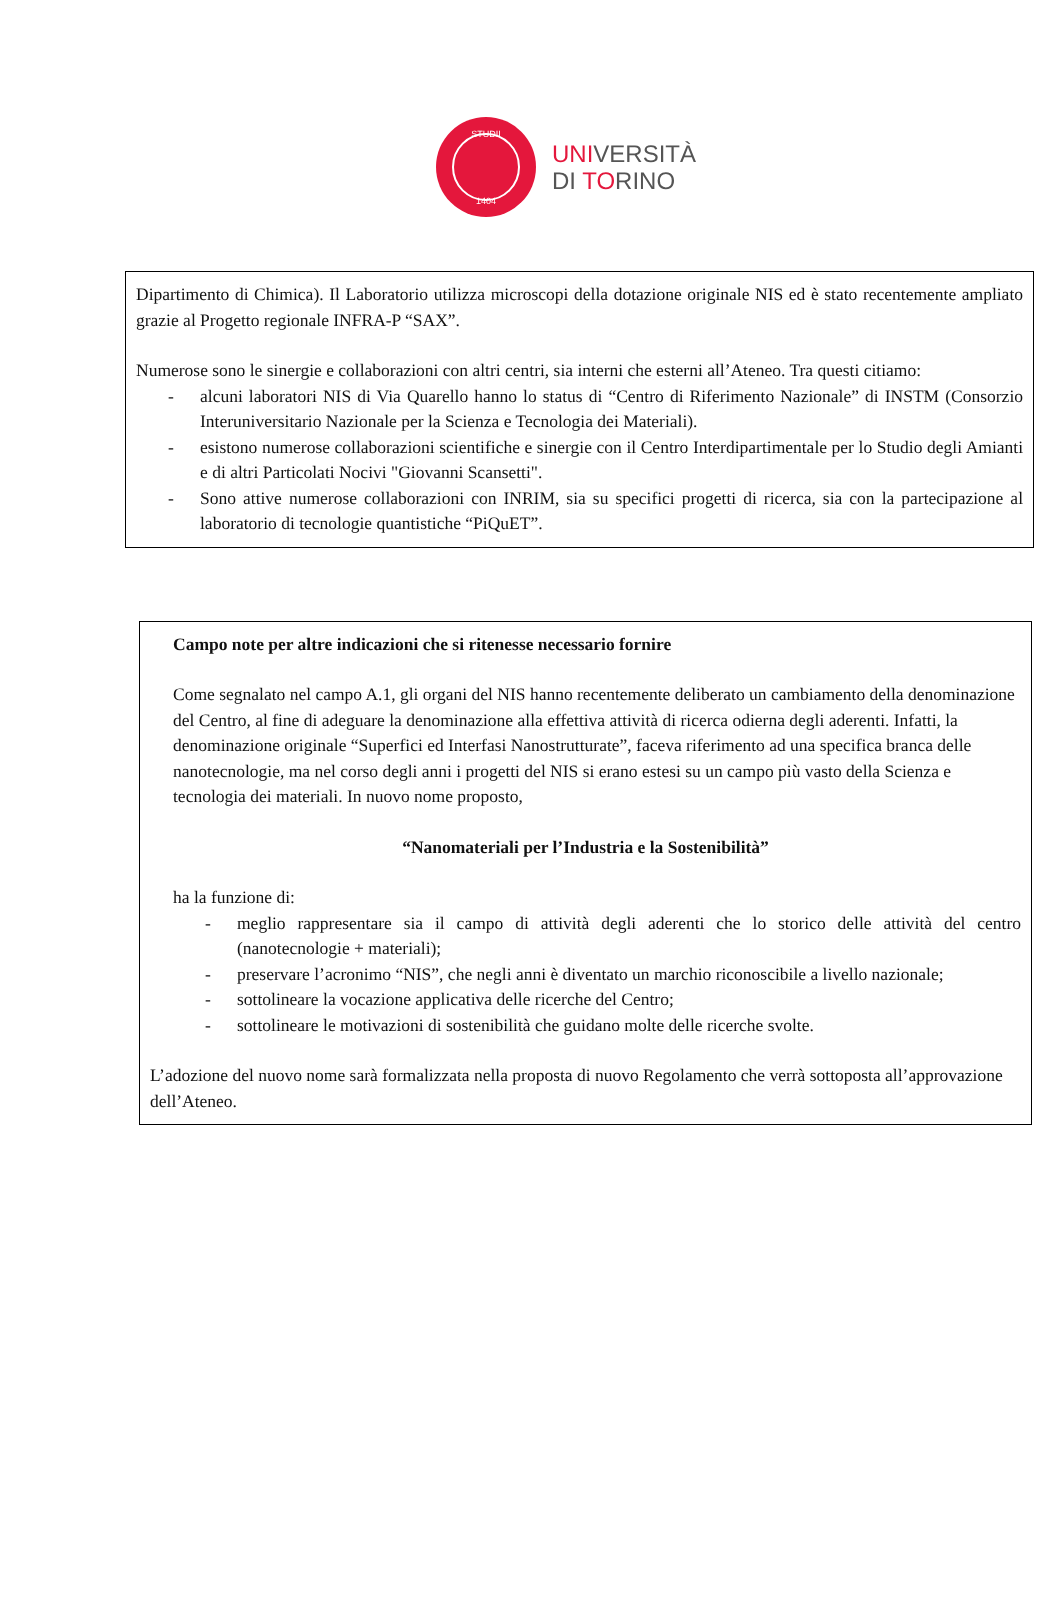STUDII
1404
UNIVERSITÀ
DI TORINO
Dipartimento di Chimica). Il Laboratorio utilizza microscopi della dotazione originale NIS ed è stato recentemente ampliato grazie al Progetto regionale INFRA-P “SAX”.
Numerose sono le sinergie e collaborazioni con altri centri, sia interni che esterni all’Ateneo. Tra questi citiamo:
- alcuni laboratori NIS di Via Quarello hanno lo status di “Centro di Riferimento Nazionale” di INSTM (Consorzio Interuniversitario Nazionale per la Scienza e Tecnologia dei Materiali).
- esistono numerose collaborazioni scientifiche e sinergie con il Centro Interdipartimentale per lo Studio degli Amianti e di altri Particolati Nocivi "Giovanni Scansetti".
- Sono attive numerose collaborazioni con INRIM, sia su specifici progetti di ricerca, sia con la partecipazione al laboratorio di tecnologie quantistiche “PiQuET”.
Campo note per altre indicazioni che si ritenesse necessario fornire
Come segnalato nel campo A.1, gli organi del NIS hanno recentemente deliberato un cambiamento della denominazione del Centro, al fine di adeguare la denominazione alla effettiva attività di ricerca odierna degli aderenti. Infatti, la denominazione originale “Superfici ed Interfasi Nanostrutturate”, faceva riferimento ad una specifica branca delle nanotecnologie, ma nel corso degli anni i progetti del NIS si erano estesi su un campo più vasto della Scienza e tecnologia dei materiali. In nuovo nome proposto,
“Nanomateriali per l’Industria e la Sostenibilità”
ha la funzione di:
- meglio rappresentare sia il campo di attività degli aderenti che lo storico delle attività del centro (nanotecnologie + materiali);
- preservare l’acronimo “NIS”, che negli anni è diventato un marchio riconoscibile a livello nazionale;
- sottolineare la vocazione applicativa delle ricerche del Centro;
- sottolineare le motivazioni di sostenibilità che guidano molte delle ricerche svolte.
L’adozione del nuovo nome sarà formalizzata nella proposta di nuovo Regolamento che verrà sottoposta all’approvazione dell’Ateneo.